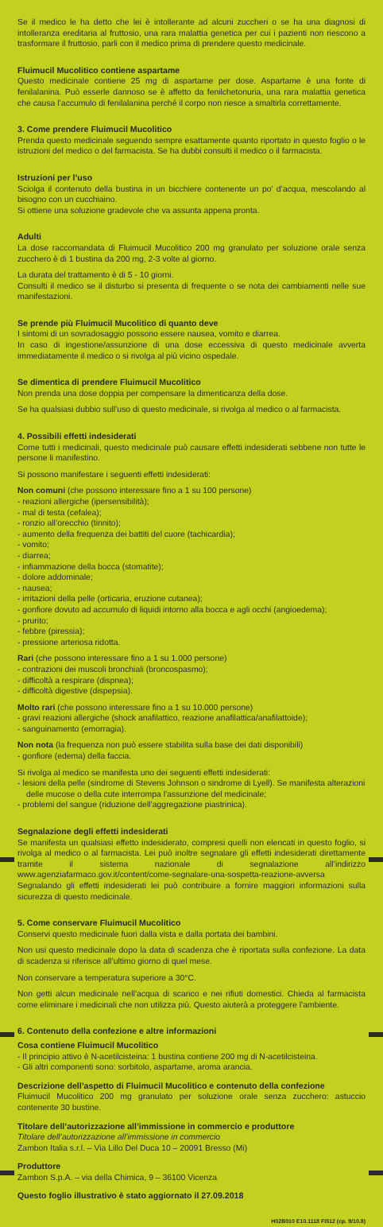Se il medico le ha detto che lei è intollerante ad alcuni zuccheri o se ha una diagnosi di intolleranza ereditaria al fruttosio, una rara malattia genetica per cui i pazienti non riescono a trasformare il fruttosio, parli con il medico prima di prendere questo medicinale.
Fluimucil Mucolitico contiene aspartame
Questo medicinale contiene 25 mg di aspartame per dose. Aspartame è una fonte di fenilalanina. Può esserle dannoso se è affetto da fenilchetonuria, una rara malattia genetica che causa l’accumulo di fenilalanina perché il corpo non riesce a smaltirla correttamente.
3. Come prendere Fluimucil Mucolitico
Prenda questo medicinale seguendo sempre esattamente quanto riportato in questo foglio o le istruzioni del medico o del farmacista. Se ha dubbi consulti il medico o il farmacista.
Istruzioni per l’uso
Sciolga il contenuto della bustina in un bicchiere contenente un po’ d’acqua, mescolando al bisogno con un cucchiaino.
Si ottiene una soluzione gradevole che va assunta appena pronta.
Adulti
La dose raccomandata di Fluimucil Mucolitico 200 mg granulato per soluzione orale senza zucchero è di 1 bustina da 200 mg, 2-3 volte al giorno.
La durata del trattamento è di 5 - 10 giorni.
Consulti il medico se il disturbo si presenta di frequente o se nota dei cambiamenti nelle sue manifestazioni.
Se prende più Fluimucil Mucolitico di quanto deve
I sintomi di un sovradosaggio possono essere nausea, vomito e diarrea.
In caso di ingestione/assunzione di una dose eccessiva di questo medicinale avverta immediatamente il medico o si rivolga al più vicino ospedale.
Se dimentica di prendere Fluimucil Mucolitico
Non prenda una dose doppia per compensare la dimenticanza della dose.
Se ha qualsiasi dubbio sull’uso di questo medicinale, si rivolga al medico o al farmacista.
4. Possibili effetti indesiderati
Come tutti i medicinali, questo medicinale può causare effetti indesiderati sebbene non tutte le persone li manifestino.
Si possono manifestare i seguenti effetti indesiderati:
Non comuni (che possono interessare fino a 1 su 100 persone)
- reazioni allergiche (ipersensibilità);
- mal di testa (cefalea);
- ronzio all’orecchio (tinnito);
- aumento della frequenza dei battiti del cuore (tachicardia);
- vomito;
- diarrea;
- infiammazione della bocca (stomatite);
- dolore addominale;
- nausea;
- irritazioni della pelle (orticaria, eruzione cutanea);
- gonfiore dovuto ad accumulo di liquidi intorno alla bocca e agli occhi (angioedema);
- prurito;
- febbre (piressia);
- pressione arteriosa ridotta.
Rari (che possono interessare fino a 1 su 1.000 persone)
- contrazioni dei muscoli bronchiali (broncospasmo);
- difficoltà a respirare (dispnea);
- difficoltà digestive (dispepsia).
Molto rari (che possono interessare fino a 1 su 10.000 persone)
- gravi reazioni allergiche (shock anafilattico, reazione anafilattica/anafilattoide);
- sanguinamento (emorragia).
Non nota (la frequenza non può essere stabilita sulla base dei dati disponibili)
- gonfiore (edema) della faccia.
Si rivolga al medico se manifesta uno dei seguenti effetti indesiderati:
- lesioni della pelle (sindrome di Stevens Johnson o sindrome di Lyell). Se manifesta alterazioni delle mucose o della cute interrompa l’assunzione del medicinale;
- problemi del sangue (riduzione dell’aggregazione piastrinica).
Segnalazione degli effetti indesiderati
Se manifesta un qualsiasi effetto indesiderato, compresi quelli non elencati in questo foglio, si rivolga al medico o al farmacista. Lei può inoltre segnalare gli effetti indesiderati direttamente tramite il sistema nazionale di segnalazione all’indirizzo www.agenziafarmaco.gov.it/content/come-segnalare-una-sospetta-reazione-avversa Segnalando gli effetti indesiderati lei può contribuire a fornire maggiori informazioni sulla sicurezza di questo medicinale.
5. Come conservare Fluimucil Mucolitico
Conservi questo medicinale fuori dalla vista e dalla portata dei bambini.
Non usi questo medicinale dopo la data di scadenza che è riportata sulla confezione. La data di scadenza si riferisce all’ultimo giorno di quel mese.
Non conservare a temperatura superiore a 30°C.
Non getti alcun medicinale nell’acqua di scarico e nei rifiuti domestici. Chieda al farmacista come eliminare i medicinali che non utilizza più. Questo aiuterà a proteggere l’ambiente.
6. Contenuto della confezione e altre informazioni
Cosa contiene Fluimucil Mucolitico
- Il principio attivo è N-acetilcisteina: 1 bustina contiene 200 mg di N-acetilcisteina.
- Gli altri componenti sono: sorbitolo, aspartame, aroma arancia.
Descrizione dell’aspetto di Fluimucil Mucolitico e contenuto della confezione
Fluimucil Mucolitico 200 mg granulato per soluzione orale senza zucchero: astuccio contenente 30 bustine.
Titolare dell’autorizzazione all’immissione in commercio e produttore
Titolare dell’autorizzazione all’immissione in commercio
Zambon Italia s.r.l. – Via Lillo Del Duca 10 – 20091 Bresso (Mi)
Produttore
Zambon S.p.A. – via della Chimica, 9 – 36100 Vicenza
Questo foglio illustrativo è stato aggiornato il 27.09.2018
H02B010 E10.1118 FI512 (cp. 9/10.8)